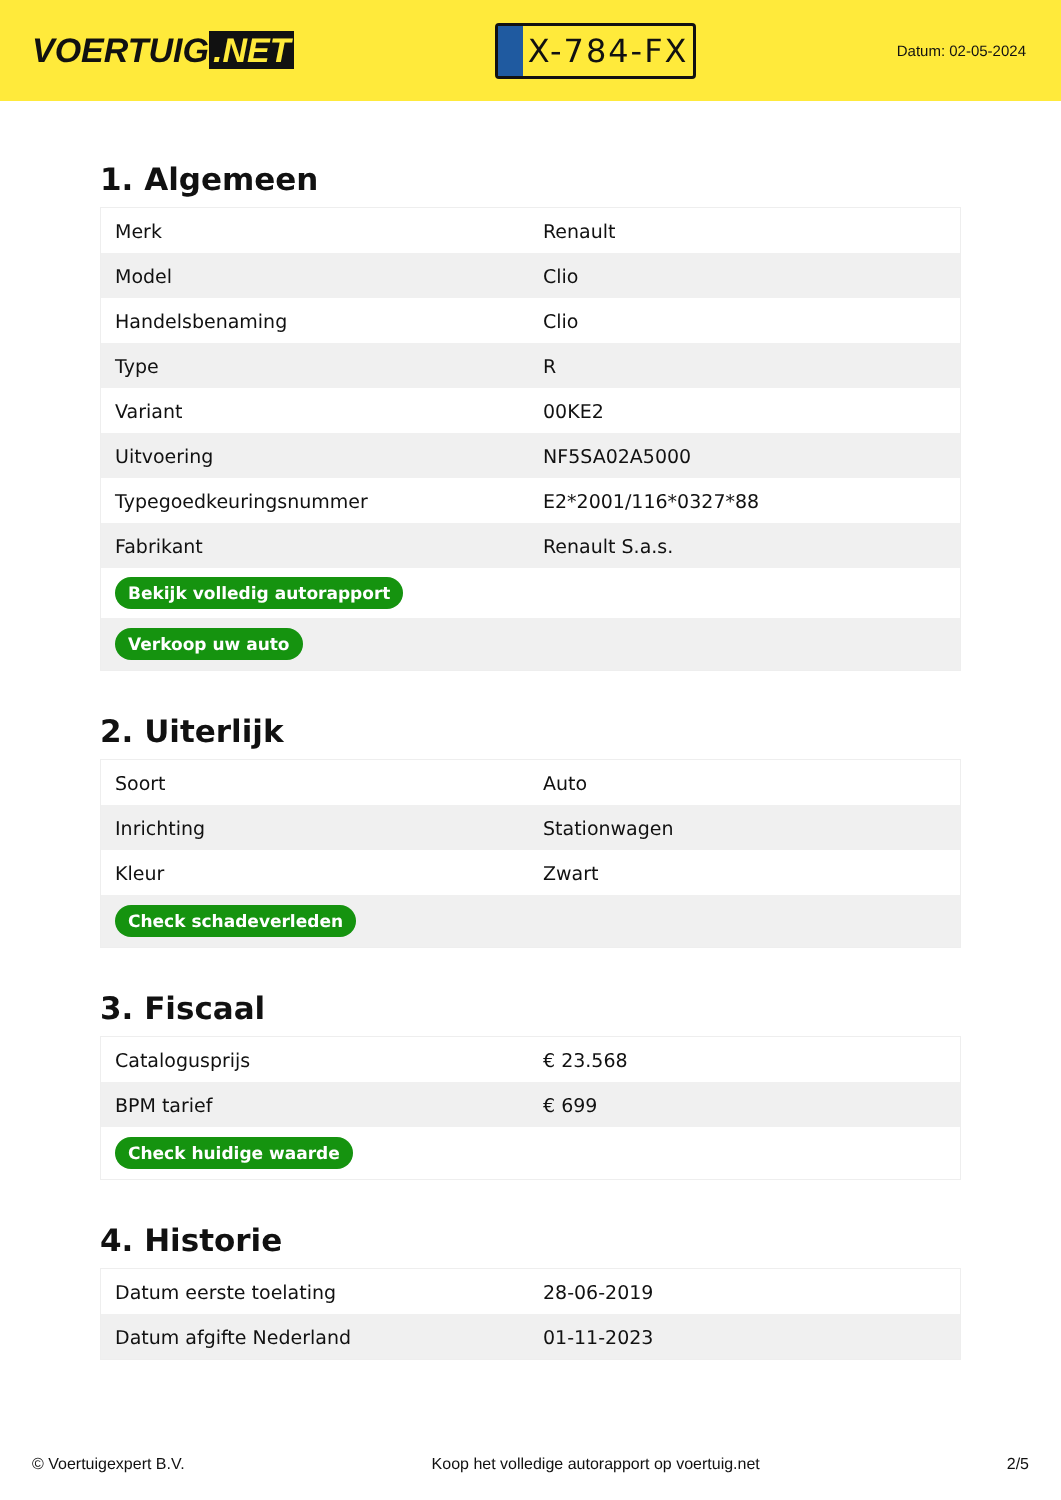VOERTUIG.NET
X-784-FX
Datum: 02-05-2024
1. Algemeen
| Merk | Renault |
| Model | Clio |
| Handelsbenaming | Clio |
| Type | R |
| Variant | 00KE2 |
| Uitvoering | NF5SA02A5000 |
| Typegoedkeuringsnummer | E2*2001/116*0327*88 |
| Fabrikant | Renault S.a.s. |
| Bekijk volledig autorapport | |
| Verkoop uw auto | |
2. Uiterlijk
| Soort | Auto |
| Inrichting | Stationwagen |
| Kleur | Zwart |
| Check schadeverleden | |
3. Fiscaal
| Catalogusprijs | € 23.568 |
| BPM tarief | € 699 |
| Check huidige waarde | |
4. Historie
| Datum eerste toelating | 28-06-2019 |
| Datum afgifte Nederland | 01-11-2023 |
© Voertuigexpert B.V. Koop het volledige autorapport op voertuig.net 2/5